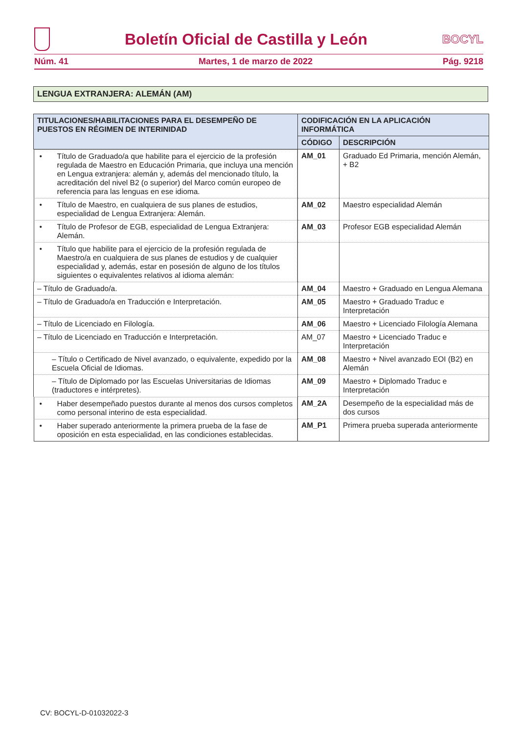Boletín Oficial de Castilla y León
BOCYL
Núm. 41 Martes, 1 de marzo de 2022 Pág. 9218
LENGUA EXTRANJERA: ALEMÁN (AM)
| TITULACIONES/HABILITACIONES PARA EL DESEMPEÑO DE PUESTOS EN RÉGIMEN DE INTERINIDAD | CODIFICACIÓN EN LA APLICACIÓN INFORMÁTICA | |
| --- | --- | --- |
| | CÓDIGO | DESCRIPCIÓN |
| • Título de Graduado/a que habilite para el ejercicio de la profesión regulada de Maestro en Educación Primaria, que incluya una mención en Lengua extranjera: alemán y, además del mencionado título, la acreditación del nivel B2 (o superior) del Marco común europeo de referencia para las lenguas en ese idioma. | AM_01 | Graduado Ed Primaria, mención Alemán, + B2 |
| • Título de Maestro, en cualquiera de sus planes de estudios, especialidad de Lengua Extranjera: Alemán. | AM_02 | Maestro especialidad Alemán |
| • Título de Profesor de EGB, especialidad de Lengua Extranjera: Alemán. | AM_03 | Profesor EGB especialidad Alemán |
| • Título que habilite para el ejercicio de la profesión regulada de Maestro/a en cualquiera de sus planes de estudios y de cualquier especialidad y, además, estar en posesión de alguno de los títulos siguientes o equivalentes relativos al idioma alemán: | | |
| – Título de Graduado/a. | AM_04 | Maestro + Graduado en Lengua Alemana |
| – Título de Graduado/a en Traducción e Interpretación. | AM_05 | Maestro + Graduado Traduc e Interpretación |
| – Título de Licenciado en Filología. | AM_06 | Maestro + Licenciado Filología Alemana |
| – Título de Licenciado en Traducción e Interpretación. | AM_07 | Maestro + Licenciado Traduc e Interpretación |
| – Título o Certificado de Nivel avanzado, o equivalente, expedido por la Escuela Oficial de Idiomas. | AM_08 | Maestro + Nivel avanzado EOI (B2) en Alemán |
| – Título de Diplomado por las Escuelas Universitarias de Idiomas (traductores e intérpretes). | AM_09 | Maestro + Diplomado Traduc e Interpretación |
| • Haber desempeñado puestos durante al menos dos cursos completos como personal interino de esta especialidad. | AM_2A | Desempeño de la especialidad más de dos cursos |
| • Haber superado anteriormente la primera prueba de la fase de oposición en esta especialidad, en las condiciones establecidas. | AM_P1 | Primera prueba superada anteriormente |
CV: BOCYL-D-01032022-3